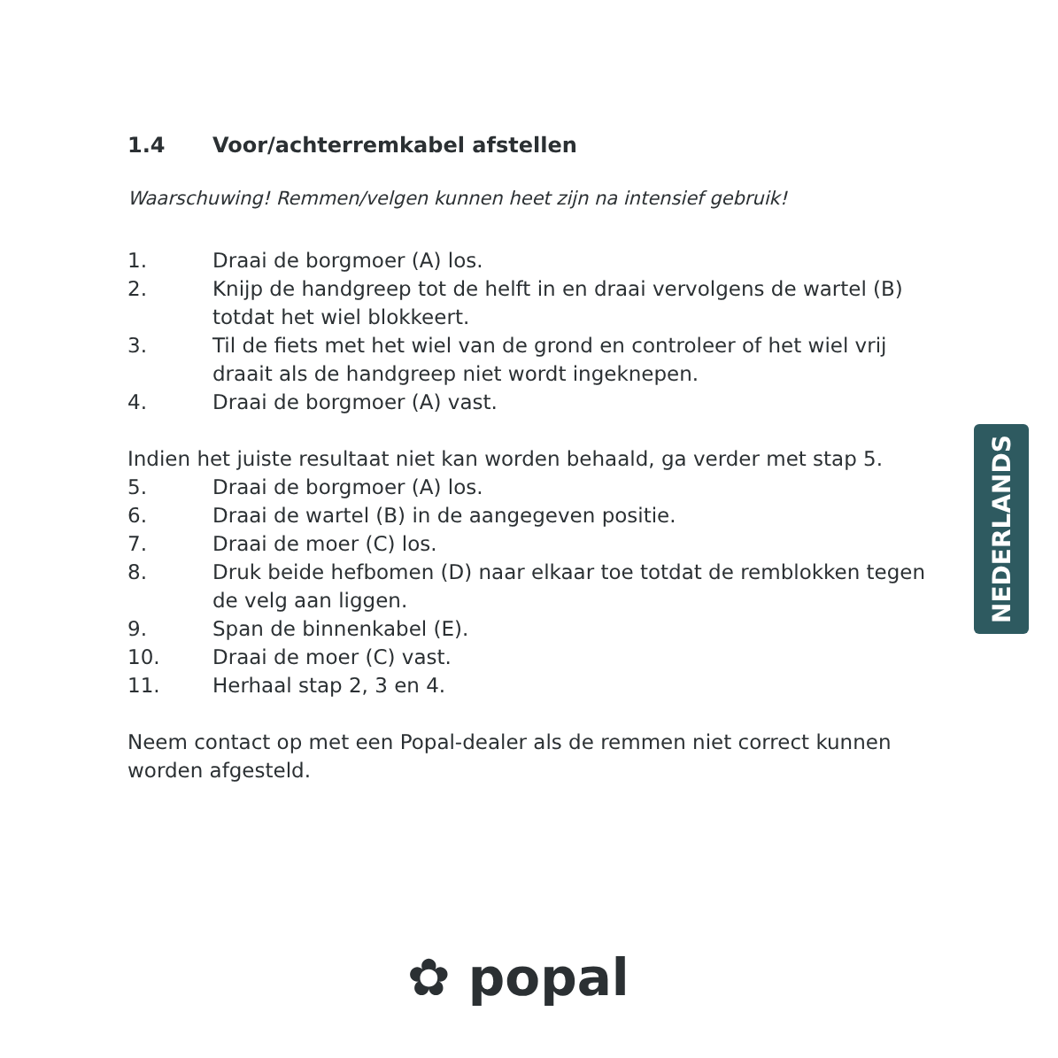1.4 Voor/achterremkabel afstellen
Waarschuwing! Remmen/velgen kunnen heet zijn na intensief gebruik!
1. Draai de borgmoer (A) los.
2. Knijp de handgreep tot de helft in en draai vervolgens de wartel (B) totdat het wiel blokkeert.
3. Til de fiets met het wiel van de grond en controleer of het wiel vrij draait als de handgreep niet wordt ingeknepen.
4. Draai de borgmoer (A) vast.
Indien het juiste resultaat niet kan worden behaald, ga verder met stap 5.
5. Draai de borgmoer (A) los.
6. Draai de wartel (B) in de aangegeven positie.
7. Draai de moer (C) los.
8. Druk beide hefbomen (D) naar elkaar toe totdat de remblokken tegen de velg aan liggen.
9. Span de binnenkabel (E).
10. Draai de moer (C) vast.
11. Herhaal stap 2, 3 en 4.
Neem contact op met een Popal-dealer als de remmen niet correct kunnen worden afgesteld.
NEDERLANDS
✿ popal